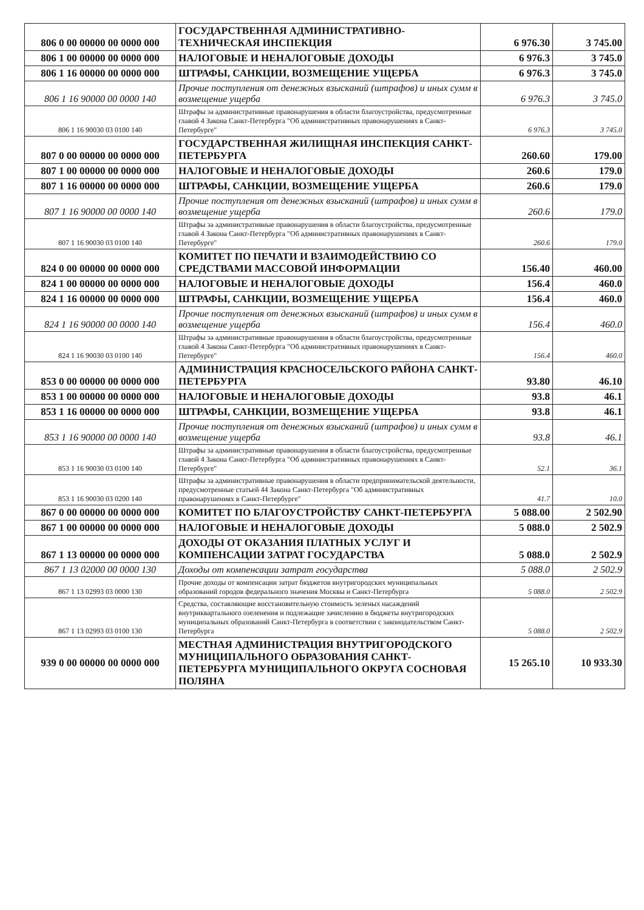| 806 0 00 00000 00 0000 000 | ГОСУДАРСТВЕННАЯ АДМИНИСТРАТИВНО-ТЕХНИЧЕСКАЯ ИНСПЕКЦИЯ | 6 976.30 | 3 745.00 |
| 806 1 00 00000 00 0000 000 | НАЛОГОВЫЕ И НЕНАЛОГОВЫЕ ДОХОДЫ | 6 976.3 | 3 745.0 |
| 806 1 16 00000 00 0000 000 | ШТРАФЫ, САНКЦИИ, ВОЗМЕЩЕНИЕ УЩЕРБА | 6 976.3 | 3 745.0 |
| 806 1 16 90000 00 0000 140 | Прочие поступления от денежных взысканий (штрафов) и иных сумм в возмещение ущерба | 6 976.3 | 3 745.0 |
| 806 1 16 90030 03 0100 140 | Штрафы за административные правонарушения в области благоустройства, предусмотренные главой 4 Закона Санкт-Петербурга "Об административных правонарушениях в Санкт-Петербурге" | 6 976.3 | 3 745.0 |
| 807 0 00 00000 00 0000 000 | ГОСУДАРСТВЕННАЯ ЖИЛИЩНАЯ ИНСПЕКЦИЯ САНКТ-ПЕТЕРБУРГА | 260.60 | 179.00 |
| 807 1 00 00000 00 0000 000 | НАЛОГОВЫЕ И НЕНАЛОГОВЫЕ ДОХОДЫ | 260.6 | 179.0 |
| 807 1 16 00000 00 0000 000 | ШТРАФЫ, САНКЦИИ, ВОЗМЕЩЕНИЕ УЩЕРБА | 260.6 | 179.0 |
| 807 1 16 90000 00 0000 140 | Прочие поступления от денежных взысканий (штрафов) и иных сумм в возмещение ущерба | 260.6 | 179.0 |
| 807 1 16 90030 03 0100 140 | Штрафы за административные правонарушения в области благоустройства, предусмотренные главой 4 Закона Санкт-Петербурга "Об административных правонарушениях в Санкт-Петербурге" | 260.6 | 179.0 |
| 824 0 00 00000 00 0000 000 | КОМИТЕТ ПО ПЕЧАТИ И ВЗАИМОДЕЙСТВИЮ СО СРЕДСТВАМИ МАССОВОЙ ИНФОРМАЦИИ | 156.40 | 460.00 |
| 824 1 00 00000 00 0000 000 | НАЛОГОВЫЕ И НЕНАЛОГОВЫЕ ДОХОДЫ | 156.4 | 460.0 |
| 824 1 16 00000 00 0000 000 | ШТРАФЫ, САНКЦИИ, ВОЗМЕЩЕНИЕ УЩЕРБА | 156.4 | 460.0 |
| 824 1 16 90000 00 0000 140 | Прочие поступления от денежных взысканий (штрафов) и иных сумм в возмещение ущерба | 156.4 | 460.0 |
| 824 1 16 90030 03 0100 140 | Штрафы за административные правонарушения в области благоустройства, предусмотренные главой 4 Закона Санкт-Петербурга "Об административных правонарушениях в Санкт-Петербурге" | 156.4 | 460.0 |
| 853 0 00 00000 00 0000 000 | АДМИНИСТРАЦИЯ КРАСНОСЕЛЬСКОГО РАЙОНА САНКТ-ПЕТЕРБУРГА | 93.80 | 46.10 |
| 853 1 00 00000 00 0000 000 | НАЛОГОВЫЕ И НЕНАЛОГОВЫЕ ДОХОДЫ | 93.8 | 46.1 |
| 853 1 16 00000 00 0000 000 | ШТРАФЫ, САНКЦИИ, ВОЗМЕЩЕНИЕ УЩЕРБА | 93.8 | 46.1 |
| 853 1 16 90000 00 0000 140 | Прочие поступления от денежных взысканий (штрафов) и иных сумм в возмещение ущерба | 93.8 | 46.1 |
| 853 1 16 90030 03 0100 140 | Штрафы за административные правонарушения в области благоустройства, предусмотренные главой 4 Закона Санкт-Петербурга "Об административных правонарушениях в Санкт-Петербурге" | 52.1 | 36.1 |
| 853 1 16 90030 03 0200 140 | Штрафы за административные правонарушения в области предпринимательской деятельности, предусмотренные статьей 44 Закона Санкт-Петербурга "Об административных правонарушениях в Санкт-Петербурге" | 41.7 | 10.0 |
| 867 0 00 00000 00 0000 000 | КОМИТЕТ ПО БЛАГОУСТРОЙСТВУ САНКТ-ПЕТЕРБУРГА | 5 088.00 | 2 502.90 |
| 867 1 00 00000 00 0000 000 | НАЛОГОВЫЕ И НЕНАЛОГОВЫЕ ДОХОДЫ | 5 088.0 | 2 502.9 |
| 867 1 13 00000 00 0000 000 | ДОХОДЫ ОТ ОКАЗАНИЯ ПЛАТНЫХ УСЛУГ И КОМПЕНСАЦИИ ЗАТРАТ ГОСУДАРСТВА | 5 088.0 | 2 502.9 |
| 867 1 13 02000 00 0000 130 | Доходы от компенсации затрат государства | 5 088.0 | 2 502.9 |
| 867 1 13 02993 03 0000 130 | Прочие доходы от компенсации затрат бюджетов внутригородских муниципальных образований городов федерального значения Москвы и Санкт-Петербурга | 5 088.0 | 2 502.9 |
| 867 1 13 02993 03 0100 130 | Средства, составляющие восстановительную стоимость зеленых насаждений внутриквартального озеленения и подлежащие зачислению в бюджеты внутригородских муниципальных образований Санкт-Петербурга в соответствии с законодательством Санкт-Петербурга | 5 088.0 | 2 502.9 |
| 939 0 00 00000 00 0000 000 | МЕСТНАЯ АДМИНИСТРАЦИЯ ВНУТРИГОРОДСКОГО МУНИЦИПАЛЬНОГО ОБРАЗОВАНИЯ САНКТ-ПЕТЕРБУРГА МУНИЦИПАЛЬНОГО ОКРУГА СОСНОВАЯ ПОЛЯНА | 15 265.10 | 10 933.30 |